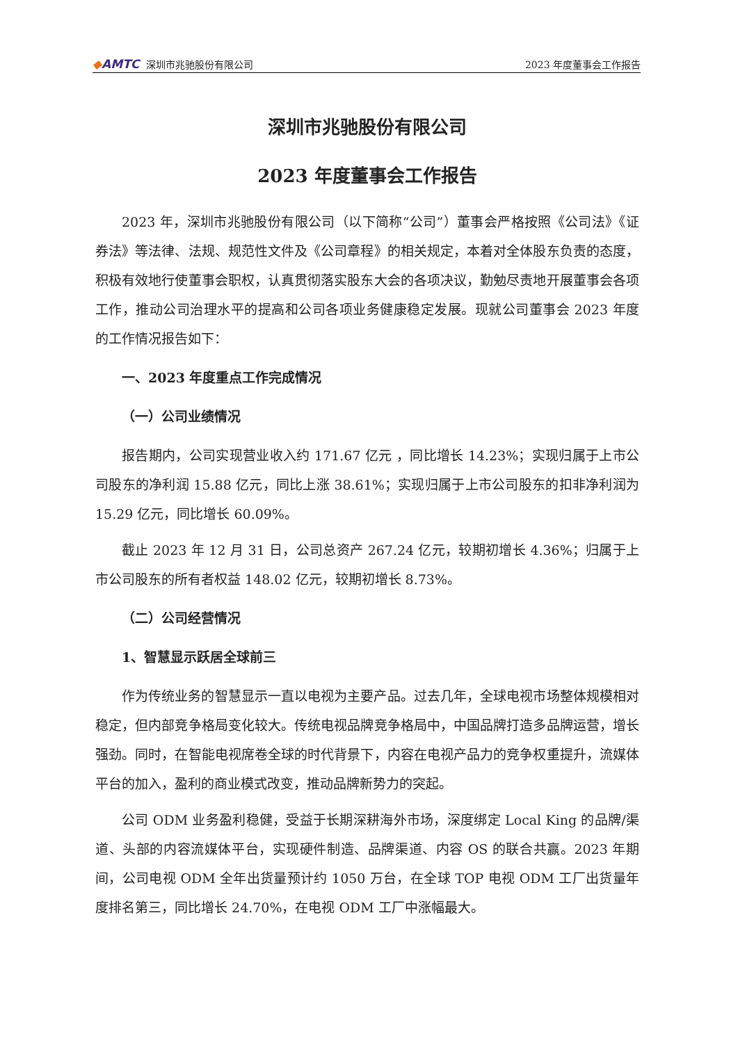◆AMTC 深圳市兆驰股份有限公司
2023 年度董事会工作报告
深圳市兆驰股份有限公司
2023 年度董事会工作报告
2023 年，深圳市兆驰股份有限公司（以下简称“公司”）董事会严格按照《公司法》《证券法》等法律、法规、规范性文件及《公司章程》的相关规定，本着对全体股东负责的态度，积极有效地行使董事会职权，认真贯彻落实股东大会的各项决议，勤勉尽责地开展董事会各项工作，推动公司治理水平的提高和公司各项业务健康稳定发展。现就公司董事会 2023 年度的工作情况报告如下：
一、2023 年度重点工作完成情况
（一）公司业绩情况
报告期内，公司实现营业收入约 171.67 亿元 ，同比增长 14.23%；实现归属于上市公司股东的净利润 15.88 亿元，同比上涨 38.61%；实现归属于上市公司股东的扣非净利润为 15.29 亿元，同比增长 60.09%。
截止 2023 年 12 月 31 日，公司总资产 267.24 亿元，较期初增长 4.36%；归属于上市公司股东的所有者权益 148.02 亿元，较期初增长 8.73%。
（二）公司经营情况
1、智慧显示跃居全球前三
作为传统业务的智慧显示一直以电视为主要产品。过去几年，全球电视市场整体规模相对稳定，但内部竞争格局变化较大。传统电视品牌竞争格局中，中国品牌打造多品牌运营，增长强劲。同时，在智能电视席卷全球的时代背景下，内容在电视产品力的竞争权重提升，流媒体平台的加入，盈利的商业模式改变，推动品牌新势力的突起。
公司 ODM 业务盈利稳健，受益于长期深耕海外市场，深度绑定 Local King 的品牌/渠道、头部的内容流媒体平台，实现硬件制造、品牌渠道、内容 OS 的联合共赢。2023 年期间，公司电视 ODM 全年出货量预计约 1050 万台，在全球 TOP 电视 ODM 工厂出货量年度排名第三，同比增长 24.70%，在电视 ODM 工厂中涨幅最大。